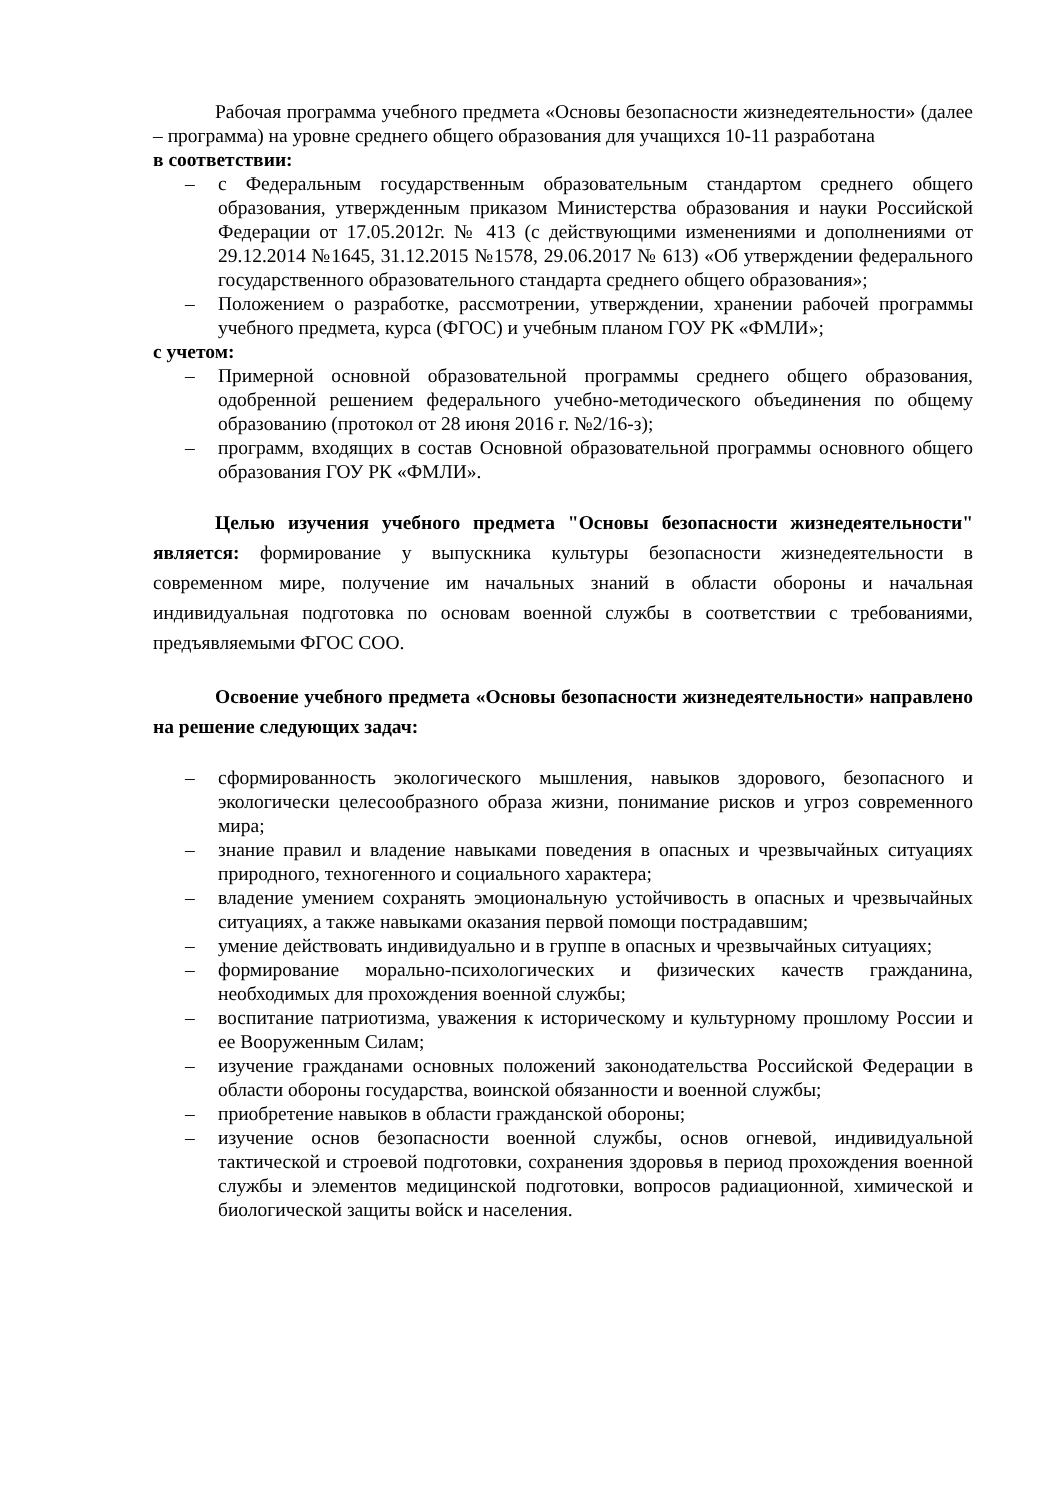Рабочая программа учебного предмета «Основы безопасности жизнедеятельности» (далее – программа) на уровне среднего общего образования для учащихся 10-11 разработана
в соответствии:
– с Федеральным государственным образовательным стандартом среднего общего образования, утвержденным приказом Министерства образования и науки Российской Федерации от 17.05.2012г. № 413 (с действующими изменениями и дополнениями от 29.12.2014 №1645, 31.12.2015 №1578, 29.06.2017 № 613) «Об утверждении федерального государственного образовательного стандарта среднего общего образования»;
– Положением о разработке, рассмотрении, утверждении, хранении рабочей программы учебного предмета, курса (ФГОС) и учебным планом ГОУ РК «ФМЛИ»;
с учетом:
– Примерной основной образовательной программы среднего общего образования, одобренной решением федерального учебно-методического объединения по общему образованию (протокол от 28 июня 2016 г. №2/16-з);
– программ, входящих в состав Основной образовательной программы основного общего образования ГОУ РК «ФМЛИ».
Целью изучения учебного предмета "Основы безопасности жизнедеятельности" является: формирование у выпускника культуры безопасности жизнедеятельности в современном мире, получение им начальных знаний в области обороны и начальная индивидуальная подготовка по основам военной службы в соответствии с требованиями, предъявляемыми ФГОС СОО.
Освоение учебного предмета «Основы безопасности жизнедеятельности» направлено на решение следующих задач:
– сформированность экологического мышления, навыков здорового, безопасного и экологически целесообразного образа жизни, понимание рисков и угроз современного мира;
– знание правил и владение навыками поведения в опасных и чрезвычайных ситуациях природного, техногенного и социального характера;
– владение умением сохранять эмоциональную устойчивость в опасных и чрезвычайных ситуациях, а также навыками оказания первой помощи пострадавшим;
– умение действовать индивидуально и в группе в опасных и чрезвычайных ситуациях;
– формирование морально-психологических и физических качеств гражданина, необходимых для прохождения военной службы;
– воспитание патриотизма, уважения к историческому и культурному прошлому России и ее Вооруженным Силам;
– изучение гражданами основных положений законодательства Российской Федерации в области обороны государства, воинской обязанности и военной службы;
– приобретение навыков в области гражданской обороны;
– изучение основ безопасности военной службы, основ огневой, индивидуальной тактической и строевой подготовки, сохранения здоровья в период прохождения военной службы и элементов медицинской подготовки, вопросов радиационной, химической и биологической защиты войск и населения.